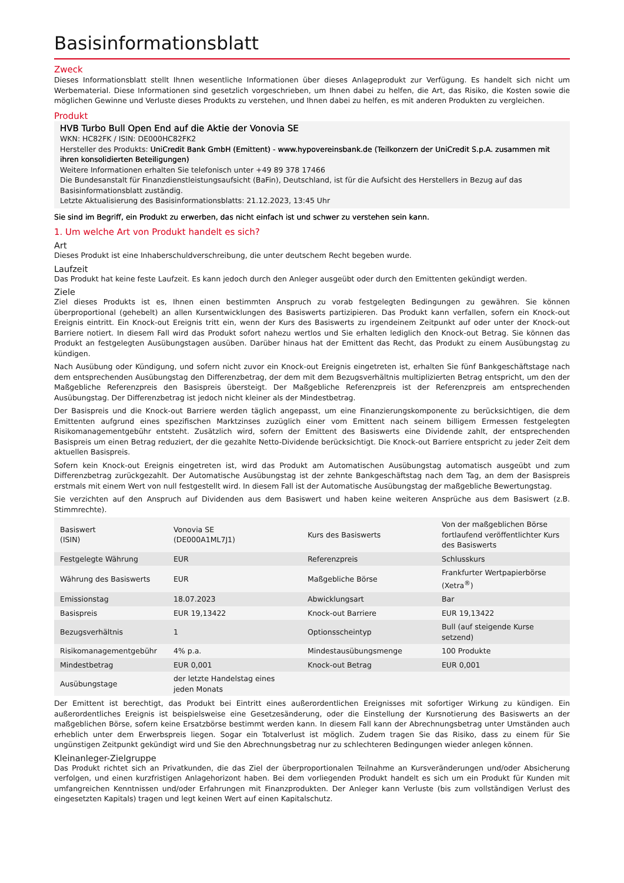Basisinformationsblatt
Zweck
Dieses Informationsblatt stellt Ihnen wesentliche Informationen über dieses Anlageprodukt zur Verfügung. Es handelt sich nicht um Werbematerial. Diese Informationen sind gesetzlich vorgeschrieben, um Ihnen dabei zu helfen, die Art, das Risiko, die Kosten sowie die möglichen Gewinne und Verluste dieses Produkts zu verstehen, und Ihnen dabei zu helfen, es mit anderen Produkten zu vergleichen.
Produkt
HVB Turbo Bull Open End auf die Aktie der Vonovia SE
WKN: HC82FK / ISIN: DE000HC82FK2
Hersteller des Produkts: UniCredit Bank GmbH (Emittent) - www.hypovereinsbank.de (Teilkonzern der UniCredit S.p.A. zusammen mit ihren konsolidierten Beteiligungen)
Weitere Informationen erhalten Sie telefonisch unter +49 89 378 17466
Die Bundesanstalt für Finanzdienstleistungsaufsicht (BaFin), Deutschland, ist für die Aufsicht des Herstellers in Bezug auf das Basisinformationsblatt zuständig.
Letzte Aktualisierung des Basisinformationsblatts: 21.12.2023, 13:45 Uhr
Sie sind im Begriff, ein Produkt zu erwerben, das nicht einfach ist und schwer zu verstehen sein kann.
1. Um welche Art von Produkt handelt es sich?
Art
Dieses Produkt ist eine Inhaberschuldverschreibung, die unter deutschem Recht begeben wurde.
Laufzeit
Das Produkt hat keine feste Laufzeit. Es kann jedoch durch den Anleger ausgeübt oder durch den Emittenten gekündigt werden.
Ziele
Ziel dieses Produkts ist es, Ihnen einen bestimmten Anspruch zu vorab festgelegten Bedingungen zu gewähren. Sie können überproportional (gehebelt) an allen Kursentwicklungen des Basiswerts partizipieren. Das Produkt kann verfallen, sofern ein Knock-out Ereignis eintritt. Ein Knock-out Ereignis tritt ein, wenn der Kurs des Basiswerts zu irgendeinem Zeitpunkt auf oder unter der Knock-out Barriere notiert. In diesem Fall wird das Produkt sofort nahezu wertlos und Sie erhalten lediglich den Knock-out Betrag. Sie können das Produkt an festgelegten Ausübungstagen ausüben. Darüber hinaus hat der Emittent das Recht, das Produkt zu einem Ausübungstag zu kündigen.
Nach Ausübung oder Kündigung, und sofern nicht zuvor ein Knock-out Ereignis eingetreten ist, erhalten Sie fünf Bankgeschäftstage nach dem entsprechenden Ausübungstag den Differenzbetrag, der dem mit dem Bezugsverhältnis multiplizierten Betrag entspricht, um den der Maßgebliche Referenzpreis den Basispreis übersteigt. Der Maßgebliche Referenzpreis ist der Referenzpreis am entsprechenden Ausübungstag. Der Differenzbetrag ist jedoch nicht kleiner als der Mindestbetrag.
Der Basispreis und die Knock-out Barriere werden täglich angepasst, um eine Finanzierungskomponente zu berücksichtigen, die dem Emittenten aufgrund eines spezifischen Marktzinses zuzüglich einer vom Emittent nach seinem billigem Ermessen festgelegten Risikomanagementgebühr entsteht. Zusätzlich wird, sofern der Emittent des Basiswerts eine Dividende zahlt, der entsprechenden Basispreis um einen Betrag reduziert, der die gezahlte Netto-Dividende berücksichtigt. Die Knock-out Barriere entspricht zu jeder Zeit dem aktuellen Basispreis.
Sofern kein Knock-out Ereignis eingetreten ist, wird das Produkt am Automatischen Ausübungstag automatisch ausgeübt und zum Differenzbetrag zurückgezahlt. Der Automatische Ausübungstag ist der zehnte Bankgeschäftstag nach dem Tag, an dem der Basispreis erstmals mit einem Wert von null festgestellt wird. In diesem Fall ist der Automatische Ausübungstag der maßgebliche Bewertungstag.
Sie verzichten auf den Anspruch auf Dividenden aus dem Basiswert und haben keine weiteren Ansprüche aus dem Basiswert (z.B. Stimmrechte).
| Basiswert (ISIN) | Vonovia SE (DE000A1ML7J1) | Kurs des Basiswerts | Von der maßgeblichen Börse fortlaufend veröffentlichter Kurs des Basiswerts |
| Festgelegte Währung | EUR | Referenzpreis | Schlusskurs |
| Währung des Basiswerts | EUR | Maßgebliche Börse | Frankfurter Wertpapierbörse (Xetra<sup>®</sup>) |
| Emissionstag | 18.07.2023 | Abwicklungsart | Bar |
| Basispreis | EUR 19,13422 | Knock-out Barriere | EUR 19,13422 |
| Bezugsverhältnis | 1 | Optionsscheintyp | Bull (auf steigende Kurse setzend) |
| Risikomanagementgebühr | 4% p.a. | Mindestausübungsmenge | 100 Produkte |
| Mindestbetrag | EUR 0,001 | Knock-out Betrag | EUR 0,001 |
| Ausübungstage | der letzte Handelstag eines jeden Monats | | |
Der Emittent ist berechtigt, das Produkt bei Eintritt eines außerordentlichen Ereignisses mit sofortiger Wirkung zu kündigen. Ein außerordentliches Ereignis ist beispielsweise eine Gesetzesänderung, oder die Einstellung der Kursnotierung des Basiswerts an der maßgeblichen Börse, sofern keine Ersatzbörse bestimmt werden kann. In diesem Fall kann der Abrechnungsbetrag unter Umständen auch erheblich unter dem Erwerbspreis liegen. Sogar ein Totalverlust ist möglich. Zudem tragen Sie das Risiko, dass zu einem für Sie ungünstigen Zeitpunkt gekündigt wird und Sie den Abrechnungsbetrag nur zu schlechteren Bedingungen wieder anlegen können.
Kleinanleger-Zielgruppe
Das Produkt richtet sich an Privatkunden, die das Ziel der überproportionalen Teilnahme an Kursveränderungen und/oder Absicherung verfolgen, und einen kurzfristigen Anlagehorizont haben. Bei dem vorliegenden Produkt handelt es sich um ein Produkt für Kunden mit umfangreichen Kenntnissen und/oder Erfahrungen mit Finanzprodukten. Der Anleger kann Verluste (bis zum vollständigen Verlust des eingesetzten Kapitals) tragen und legt keinen Wert auf einen Kapitalschutz.